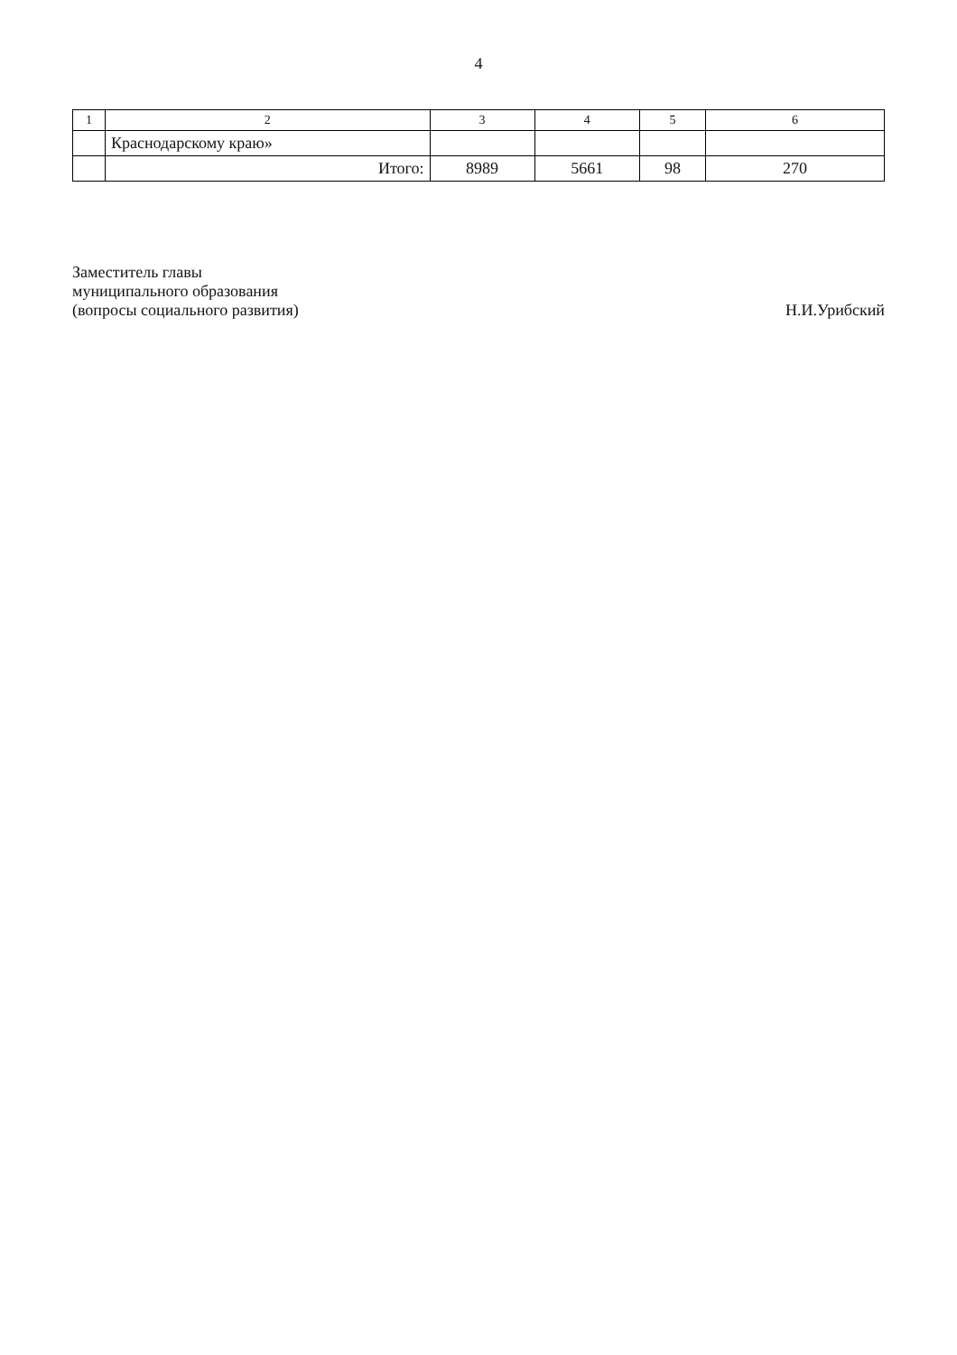4
| 1 | 2 | 3 | 4 | 5 | 6 |
| --- | --- | --- | --- | --- | --- |
| | Краснодарскому краю» | | | | |
| | Итого: | 8989 | 5661 | 98 | 270 |
Заместитель главы
муниципального образования
(вопросы социального развития)
Н.И.Урибский